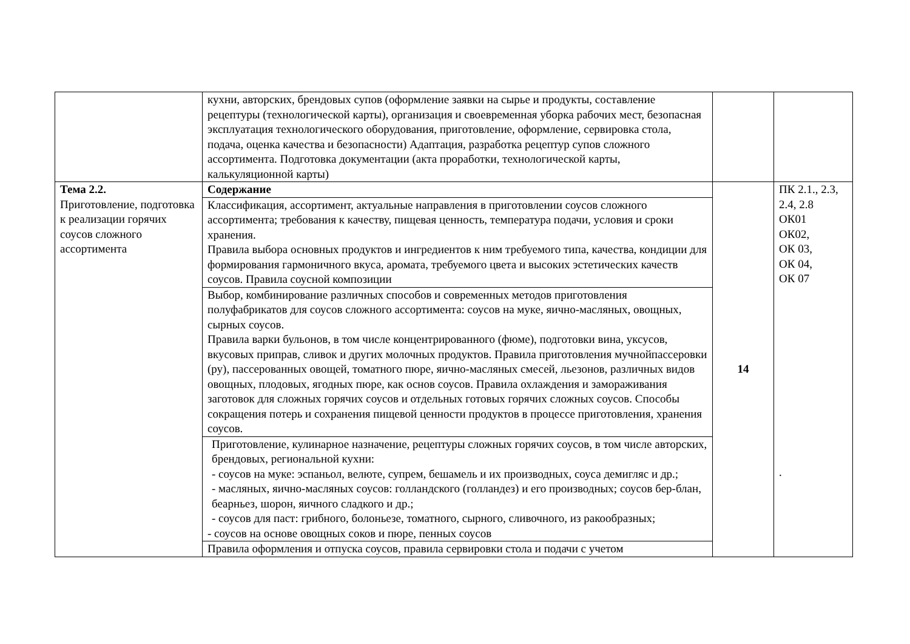| | кухни, авторских, брендовых супов (оформление заявки на сырье и продукты, составление рецептуры (технологической карты), организация и своевременная уборка рабочих мест, безопасная эксплуатация технологического оборудования, приготовление, оформление, сервировка стола, подача, оценка качества и безопасности) Адаптация, разработка рецептур супов сложного ассортимента. Подготовка документации (акта проработки, технологической карты, калькуляционной карты) | | |
| Тема 2.2. Приготовление, подготовка к реализации горячих соусов сложного ассортимента | Содержание | 14 | ПК 2.1., 2.3, 2.4, 2.8 ОК01 ОК02, ОК 03, ОК 04, ОК 07 . |
| | Классификация, ассортимент, актуальные направления в приготовлении соусов сложного ассортимента; требования к качеству, пищевая ценность, температура подачи, условия и сроки хранения. Правила выбора основных продуктов и ингредиентов к ним требуемого типа, качества, кондиции для формирования гармоничного вкуса, аромата, требуемого цвета и высоких эстетических качеств соусов. Правила соусной композиции | | |
| | Выбор, комбинирование различных способов и современных методов приготовления полуфабрикатов для соусов сложного ассортимента: соусов на муке, яично-масляных, овощных, сырных соусов. Правила варки бульонов, в том числе концентрированного (фюме), подготовки вина, уксусов, вкусовых приправ, сливок и других молочных продуктов. Правила приготовления мучнойпассеровки (ру), пассерованных овощей, томатного пюре, яично-масляных смесей, льезонов, различных видов овощных, плодовых, ягодных пюре, как основ соусов. Правила охлаждения и замораживания заготовок для сложных горячих соусов и отдельных готовых горячих сложных соусов. Способы сокращения потерь и сохранения пищевой ценности продуктов в процессе приготовления, хранения соусов. | | |
| | Приготовление, кулинарное назначение, рецептуры сложных горячих соусов, в том числе авторских, брендовых, региональной кухни: - соусов на муке: эспаньол, велюте, супрем, бешамель и их производных, соуса демигляс и др.; - масляных, яично-масляных соусов: голландского (голландез) и его производных; соусов бер-блан, беарньез, шорон, яичного сладкого и др.; - соусов для паст: грибного, болоньезе, томатного, сырного, сливочного, из ракообразных; - соусов на основе овощных соков и пюре, пенных соусов | | |
| | Правила оформления и отпуска соусов, правила сервировки стола и подачи с учетом | | |